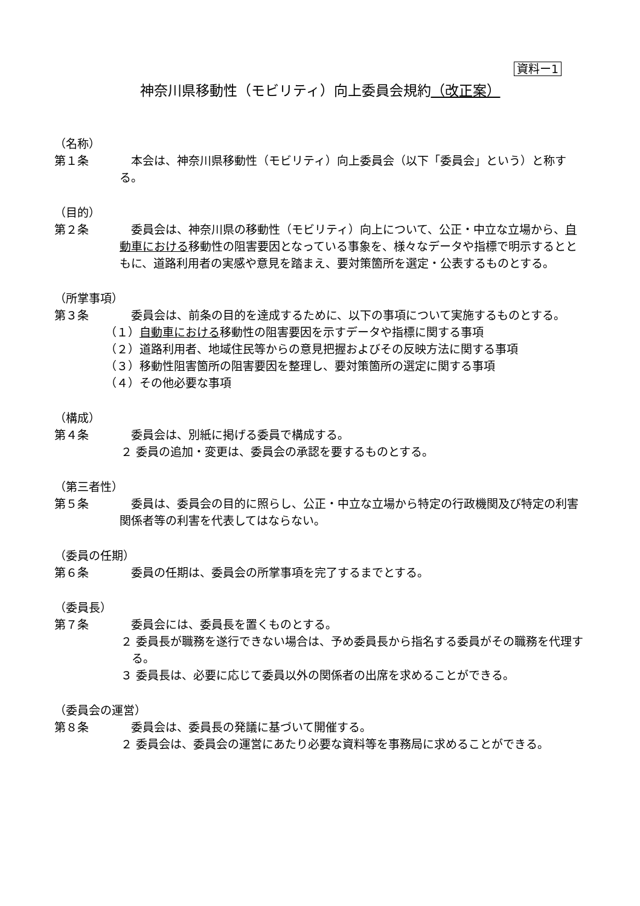資料ー1
神奈川県移動性（モビリティ）向上委員会規約（改正案）
（名称）
第１条 本会は、神奈川県移動性（モビリティ）向上委員会（以下「委員会」という）と称する。
（目的）
第２条 委員会は、神奈川県の移動性（モビリティ）向上について、公正・中立な立場から、自動車における移動性の阻害要因となっている事象を、様々なデータや指標で明示するとともに、道路利用者の実感や意見を踏まえ、要対策箇所を選定・公表するものとする。
（所掌事項）
第３条 委員会は、前条の目的を達成するために、以下の事項について実施するものとする。
（１）自動車における移動性の阻害要因を示すデータや指標に関する事項
（２）道路利用者、地域住民等からの意見把握およびその反映方法に関する事項
（３）移動性阻害箇所の阻害要因を整理し、要対策箇所の選定に関する事項
（４）その他必要な事項
（構成）
第４条 委員会は、別紙に掲げる委員で構成する。
２ 委員の追加・変更は、委員会の承認を要するものとする。
（第三者性）
第５条 委員は、委員会の目的に照らし、公正・中立な立場から特定の行政機関及び特定の利害関係者等の利害を代表してはならない。
（委員の任期）
第６条 委員の任期は、委員会の所掌事項を完了するまでとする。
（委員長）
第７条 委員会には、委員長を置くものとする。
２ 委員長が職務を遂行できない場合は、予め委員長から指名する委員がその職務を代理する。
３ 委員長は、必要に応じて委員以外の関係者の出席を求めることができる。
（委員会の運営）
第８条 委員会は、委員長の発議に基づいて開催する。
２ 委員会は、委員会の運営にあたり必要な資料等を事務局に求めることができる。